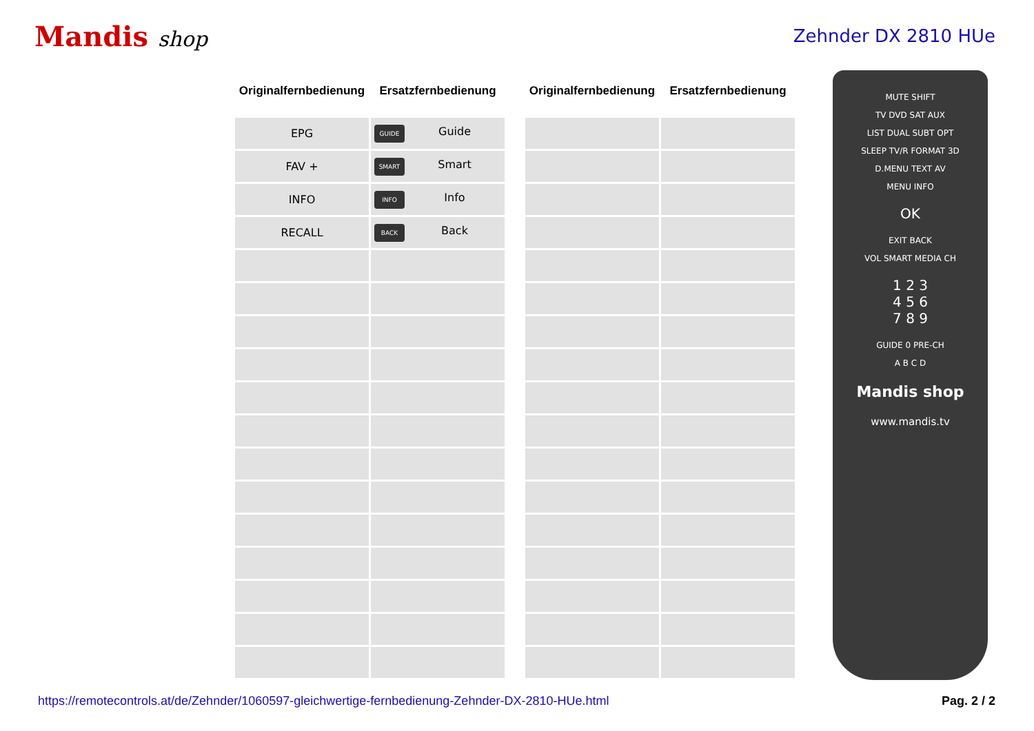Mandis shop
Zehnder DX 2810 HUe
| Originalfernbedienung | Ersatzfernbedienung |
| --- | --- |
| EPG | GUIDE Guide |
| FAV + | SMART Smart |
| INFO | INFO Info |
| RECALL | BACK Back |
| Originalfernbedienung | Ersatzfernbedienung |
| --- | --- |
MUTE SHIFT
TV DVD SAT AUX
LIST DUAL SUBT OPT
SLEEP TV/R FORMAT 3D
D.MENU TEXT AV
MENU INFO
OK
EXIT BACK
VOL SMART MEDIA CH
1 2 3
4 5 6
7 8 9
GUIDE 0 PRE-CH
A B C D
Mandis shop
www.mandis.tv
https://remotecontrols.at/de/Zehnder/1060597-gleichwertige-fernbedienung-Zehnder-DX-2810-HUe.html Pag. 2 / 2